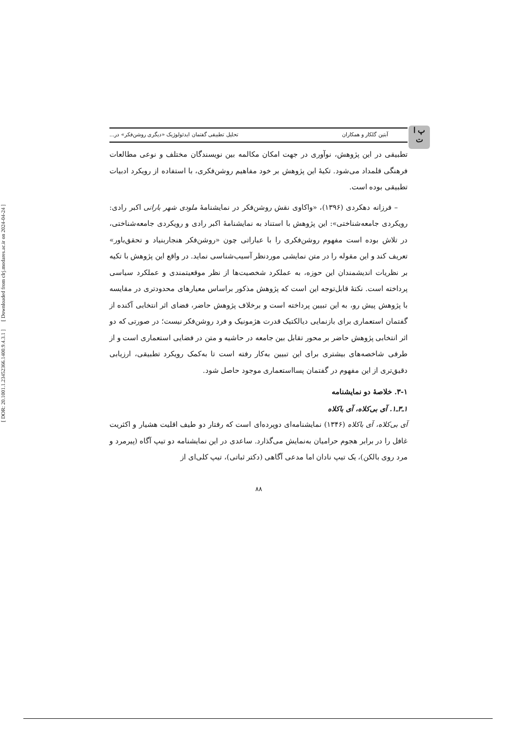[ DOR: 20.1001.1.23452366.1400.9.4.3.1 ] [ Downloaded from clrj.modares.ac.ir on 2024-04-24 ]
پ ا ت
آبتین گلکار و همکاران تحلیل تطبیقی گفتمان ایدئولوژیک «دیگری روشن‌فکر» در...
تطبیقی در این پژوهش، نوآوری در جهت امکان مکالمه بین نویسندگان مختلف و نوعی مطالعات فرهنگی قلمداد می‌شود. تکیهٔ این پژوهش بر خود مفاهیم روشن‌فکری، با استفاده از رویکرد ادبیات تطبیقی بوده است.
– فرزانه دهکردی (۱۳۹۶)، «واکاوی نقش روشن‌فکر در نمایشنامهٔ ملودی شهر بارانی اکبر رادی: رویکردی جامعه‌شناختی»: این پژوهش با استناد به نمایشنامهٔ اکبر رادی و رویکردی جامعه‌شناختی، در تلاش بوده است مفهوم روشن‌فکری را با عباراتی چون «روشن‌فکر هنجاربنیاد و تحقق‌باور» تعریف کند و این مقوله را در متن نمایشی موردنظر آسیب‌شناسی نماید. در واقع این پژوهش با تکیه بر نظریات اندیشمندان این حوزه، به عملکرد شخصیت‌ها از نظر موقعیتمندی و عملکرد سیاسی پرداخته است. نکتهٔ قابل‌توجه این است که پژوهش مذکور براساس معیارهای محدودتری در مقایسه با پژوهش پیش رو، به این تبیین پرداخته است و برخلاف پژوهش حاضر، فضای اثر انتخابی آکنده از گفتمان استعماری برای بازنمایی دیالکتیک قدرت هژمونیک و فرد روشن‌فکر نیست؛ در صورتی که دو اثر انتخابی پژوهش حاضر بر محور تقابل بین جامعه در حاشیه و متن در فضایی استعماری است و از طرفی شاخصه‌های بیشتری برای این تبیین به‌کار رفته است تا به‌کمک رویکرد تطبیقی، ارزیابی دقیق‌تری از این مفهوم در گفتمان پسااستعماری موجود حاصل شود.
۳-۱. خلاصهٔ دو نمایشنامه
۱ـ۳ـ۱. آی بی‌کلاه، آی باکلاه
آی بی‌کلاه، آی باکلاه (۱۳۴۶) نمایشنامه‌ای دوپرده‌ای است که رفتار دو طیف اقلیت هشیار و اکثریت غافل را در برابر هجوم حرامیان به‌نمایش می‌گذارد. ساعدی در این نمایشنامه دو تیپ آگاه (پیرمرد و مرد روی بالکن)، یک تیپ نادان اما مدعی آگاهی (دکتر ثباتی)، تیپ کلی‌ای از
۸۸